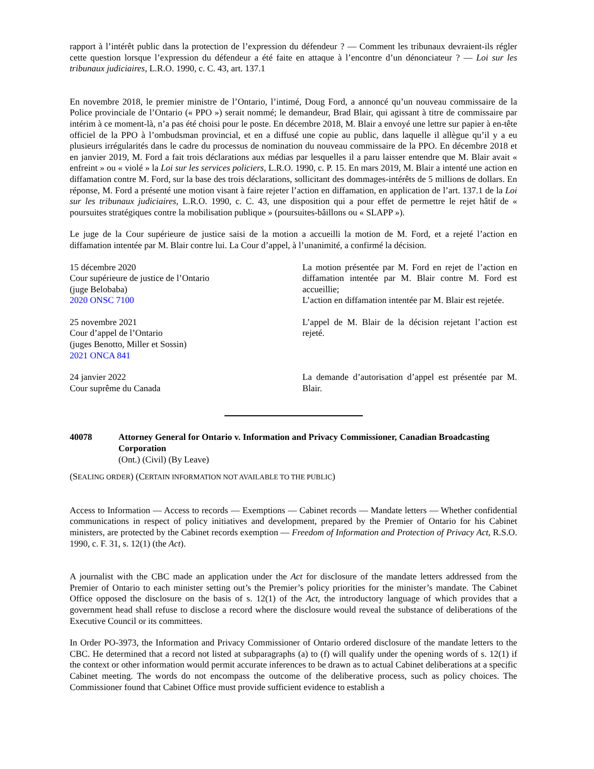rapport à l’intérêt public dans la protection de l’expression du défendeur ? — Comment les tribunaux devraient-ils régler cette question lorsque l’expression du défendeur a été faite en attaque à l’encontre d’un dénonciateur ? — Loi sur les tribunaux judiciaires, L.R.O. 1990, c. C. 43, art. 137.1
En novembre 2018, le premier ministre de l’Ontario, l’intimé, Doug Ford, a annoncé qu’un nouveau commissaire de la Police provinciale de l’Ontario (« PPO ») serait nommé; le demandeur, Brad Blair, qui agissant à titre de commissaire par intérim à ce moment-là, n’a pas été choisi pour le poste. En décembre 2018, M. Blair a envoyé une lettre sur papier à en-tête officiel de la PPO à l’ombudsman provincial, et en a diffusé une copie au public, dans laquelle il allègue qu’il y a eu plusieurs irrégularités dans le cadre du processus de nomination du nouveau commissaire de la PPO. En décembre 2018 et en janvier 2019, M. Ford a fait trois déclarations aux médias par lesquelles il a paru laisser entendre que M. Blair avait « enfreint » ou « violé » la Loi sur les services policiers, L.R.O. 1990, c. P. 15. En mars 2019, M. Blair a intenté une action en diffamation contre M. Ford, sur la base des trois déclarations, sollicitant des dommages-intérêts de 5 millions de dollars. En réponse, M. Ford a présenté une motion visant à faire rejeter l’action en diffamation, en application de l’art. 137.1 de la Loi sur les tribunaux judiciaires, L.R.O. 1990, c. C. 43, une disposition qui a pour effet de permettre le rejet hâtif de « poursuites stratégiques contre la mobilisation publique » (poursuites-bâillons ou « SLAPP »).
Le juge de la Cour supérieure de justice saisi de la motion a accueilli la motion de M. Ford, et a rejeté l’action en diffamation intentée par M. Blair contre lui. La Cour d’appel, à l’unanimité, a confirmé la décision.
| 15 décembre 2020 Cour supérieure de justice de l’Ontario (juge Belobaba) 2020 ONSC 7100 | La motion présentée par M. Ford en rejet de l’action en diffamation intentée par M. Blair contre M. Ford est accueillie; L’action en diffamation intentée par M. Blair est rejetée. |
| 25 novembre 2021 Cour d’appel de l’Ontario (juges Benotto, Miller et Sossin) 2021 ONCA 841 | L’appel de M. Blair de la décision rejetant l’action est rejeté. |
| 24 janvier 2022 Cour suprême du Canada | La demande d’autorisation d’appel est présentée par M. Blair. |
40078 Attorney General for Ontario v. Information and Privacy Commissioner, Canadian Broadcasting Corporation
(Ont.) (Civil) (By Leave)
(SEALING ORDER) (CERTAIN INFORMATION NOT AVAILABLE TO THE PUBLIC)
Access to Information — Access to records — Exemptions — Cabinet records — Mandate letters — Whether confidential communications in respect of policy initiatives and development, prepared by the Premier of Ontario for his Cabinet ministers, are protected by the Cabinet records exemption — Freedom of Information and Protection of Privacy Act, R.S.O. 1990, c. F. 31, s. 12(1) (the Act).
A journalist with the CBC made an application under the Act for disclosure of the mandate letters addressed from the Premier of Ontario to each minister setting out’s the Premier’s policy priorities for the minister’s mandate. The Cabinet Office opposed the disclosure on the basis of s. 12(1) of the Act, the introductory language of which provides that a government head shall refuse to disclose a record where the disclosure would reveal the substance of deliberations of the Executive Council or its committees.
In Order PO-3973, the Information and Privacy Commissioner of Ontario ordered disclosure of the mandate letters to the CBC. He determined that a record not listed at subparagraphs (a) to (f) will qualify under the opening words of s. 12(1) if the context or other information would permit accurate inferences to be drawn as to actual Cabinet deliberations at a specific Cabinet meeting. The words do not encompass the outcome of the deliberative process, such as policy choices. The Commissioner found that Cabinet Office must provide sufficient evidence to establish a